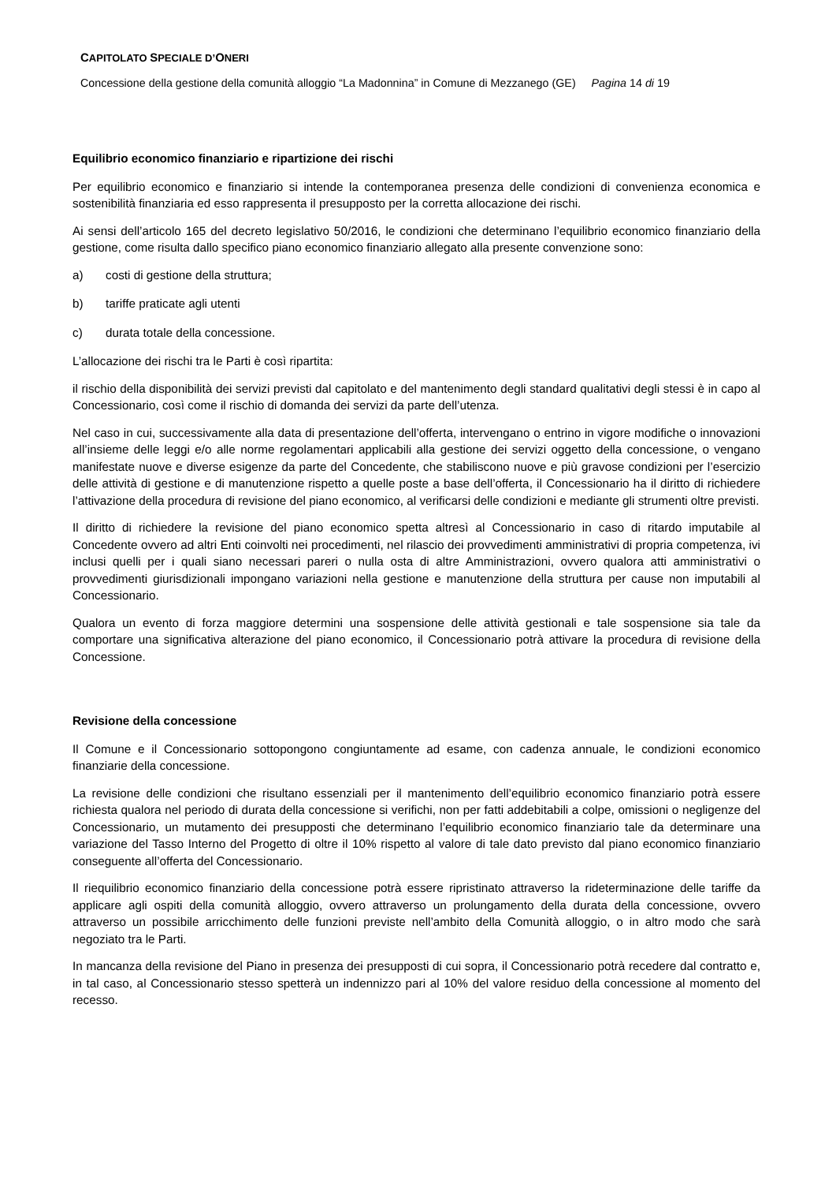CAPITOLATO SPECIALE D’ONERI
Concessione della gestione della comunità alloggio “La Madonnina” in Comune di Mezzanego (GE) Pagina 14 di 19
Equilibrio economico finanziario e ripartizione dei rischi
Per equilibrio economico e finanziario si intende la contemporanea presenza delle condizioni di convenienza economica e sostenibilità finanziaria ed esso rappresenta il presupposto per la corretta allocazione dei rischi.
Ai sensi dell’articolo 165 del decreto legislativo 50/2016, le condizioni che determinano l’equilibrio economico finanziario della gestione, come risulta dallo specifico piano economico finanziario allegato alla presente convenzione sono:
a) costi di gestione della struttura;
b) tariffe praticate agli utenti
c) durata totale della concessione.
L’allocazione dei rischi tra le Parti è così ripartita:
il rischio della disponibilità dei servizi previsti dal capitolato e del mantenimento degli standard qualitativi degli stessi è in capo al Concessionario, così come il rischio di domanda dei servizi da parte dell’utenza.
Nel caso in cui, successivamente alla data di presentazione dell’offerta, intervengano o entrino in vigore modifiche o innovazioni all’insieme delle leggi e/o alle norme regolamentari applicabili alla gestione dei servizi oggetto della concessione, o vengano manifestate nuove e diverse esigenze da parte del Concedente, che stabiliscono nuove e più gravose condizioni per l’esercizio delle attività di gestione e di manutenzione rispetto a quelle poste a base dell’offerta, il Concessionario ha il diritto di richiedere l’attivazione della procedura di revisione del piano economico, al verificarsi delle condizioni e mediante gli strumenti oltre previsti.
Il diritto di richiedere la revisione del piano economico spetta altresì al Concessionario in caso di ritardo imputabile al Concedente ovvero ad altri Enti coinvolti nei procedimenti, nel rilascio dei provvedimenti amministrativi di propria competenza, ivi inclusi quelli per i quali siano necessari pareri o nulla osta di altre Amministrazioni, ovvero qualora atti amministrativi o provvedimenti giurisdizionali impongano variazioni nella gestione e manutenzione della struttura per cause non imputabili al Concessionario.
Qualora un evento di forza maggiore determini una sospensione delle attività gestionali e tale sospensione sia tale da comportare una significativa alterazione del piano economico, il Concessionario potrà attivare la procedura di revisione della Concessione.
Revisione della concessione
Il Comune e il Concessionario sottopongono congiuntamente ad esame, con cadenza annuale, le condizioni economico finanziarie della concessione.
La revisione delle condizioni che risultano essenziali per il mantenimento dell’equilibrio economico finanziario potrà essere richiesta qualora nel periodo di durata della concessione si verifichi, non per fatti addebitabili a colpe, omissioni o negligenze del Concessionario, un mutamento dei presupposti che determinano l’equilibrio economico finanziario tale da determinare una variazione del Tasso Interno del Progetto di oltre il 10% rispetto al valore di tale dato previsto dal piano economico finanziario conseguente all’offerta del Concessionario.
Il riequilibrio economico finanziario della concessione potrà essere ripristinato attraverso la rideterminazione delle tariffe da applicare agli ospiti della comunità alloggio, ovvero attraverso un prolungamento della durata della concessione, ovvero attraverso un possibile arricchimento delle funzioni previste nell’ambito della Comunità alloggio, o in altro modo che sarà negoziato tra le Parti.
In mancanza della revisione del Piano in presenza dei presupposti di cui sopra, il Concessionario potrà recedere dal contratto e, in tal caso, al Concessionario stesso spetterà un indennizzo pari al 10% del valore residuo della concessione al momento del recesso.